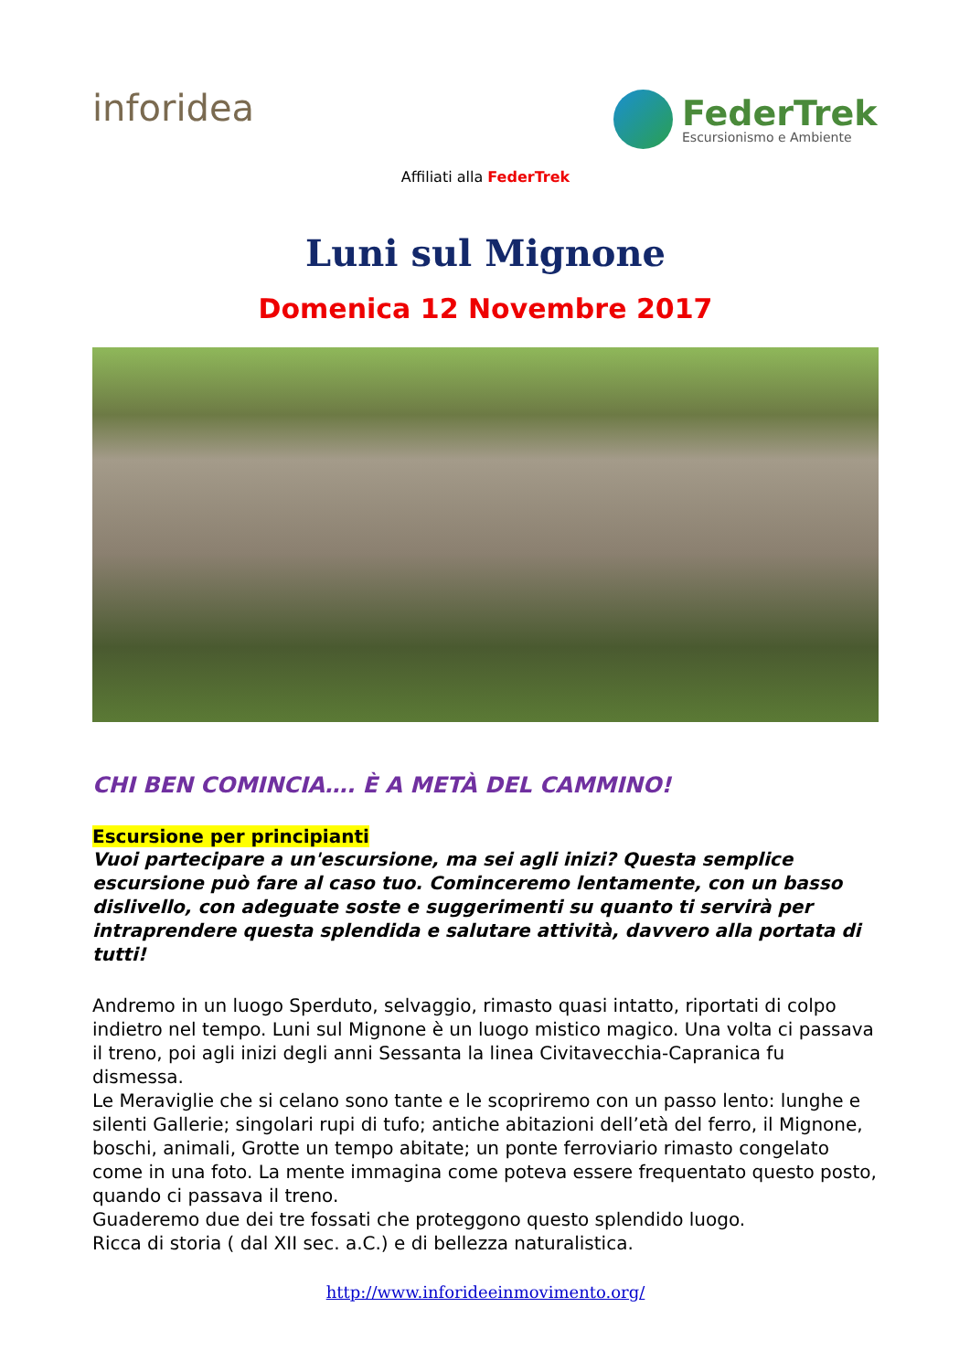inforidea
FederTrek
Escursionismo e Ambiente
Affiliati alla FederTrek
Luni sul Mignone
Domenica 12 Novembre 2017
CHI BEN COMINCIA…. È A METÀ DEL CAMMINO!
Escursione per principianti
Vuoi partecipare a un'escursione, ma sei agli inizi? Questa semplice escursione può fare al caso tuo. Cominceremo lentamente, con un basso dislivello, con adeguate soste e suggerimenti su quanto ti servirà per intraprendere questa splendida e salutare attività, davvero alla portata di tutti!
Andremo in un luogo Sperduto, selvaggio, rimasto quasi intatto, riportati di colpo indietro nel tempo. Luni sul Mignone è un luogo mistico magico. Una volta ci passava il treno, poi agli inizi degli anni Sessanta la linea Civitavecchia-Capranica fu dismessa.
Le Meraviglie che si celano sono tante e le scopriremo con un passo lento: lunghe e silenti Gallerie; singolari rupi di tufo; antiche abitazioni dell’età del ferro, il Mignone, boschi, animali, Grotte un tempo abitate; un ponte ferroviario rimasto congelato come in una foto. La mente immagina come poteva essere frequentato questo posto, quando ci passava il treno.
Guaderemo due dei tre fossati che proteggono questo splendido luogo.
Ricca di storia ( dal XII sec. a.C.) e di bellezza naturalistica.
http://www.inforideeinmovimento.org/